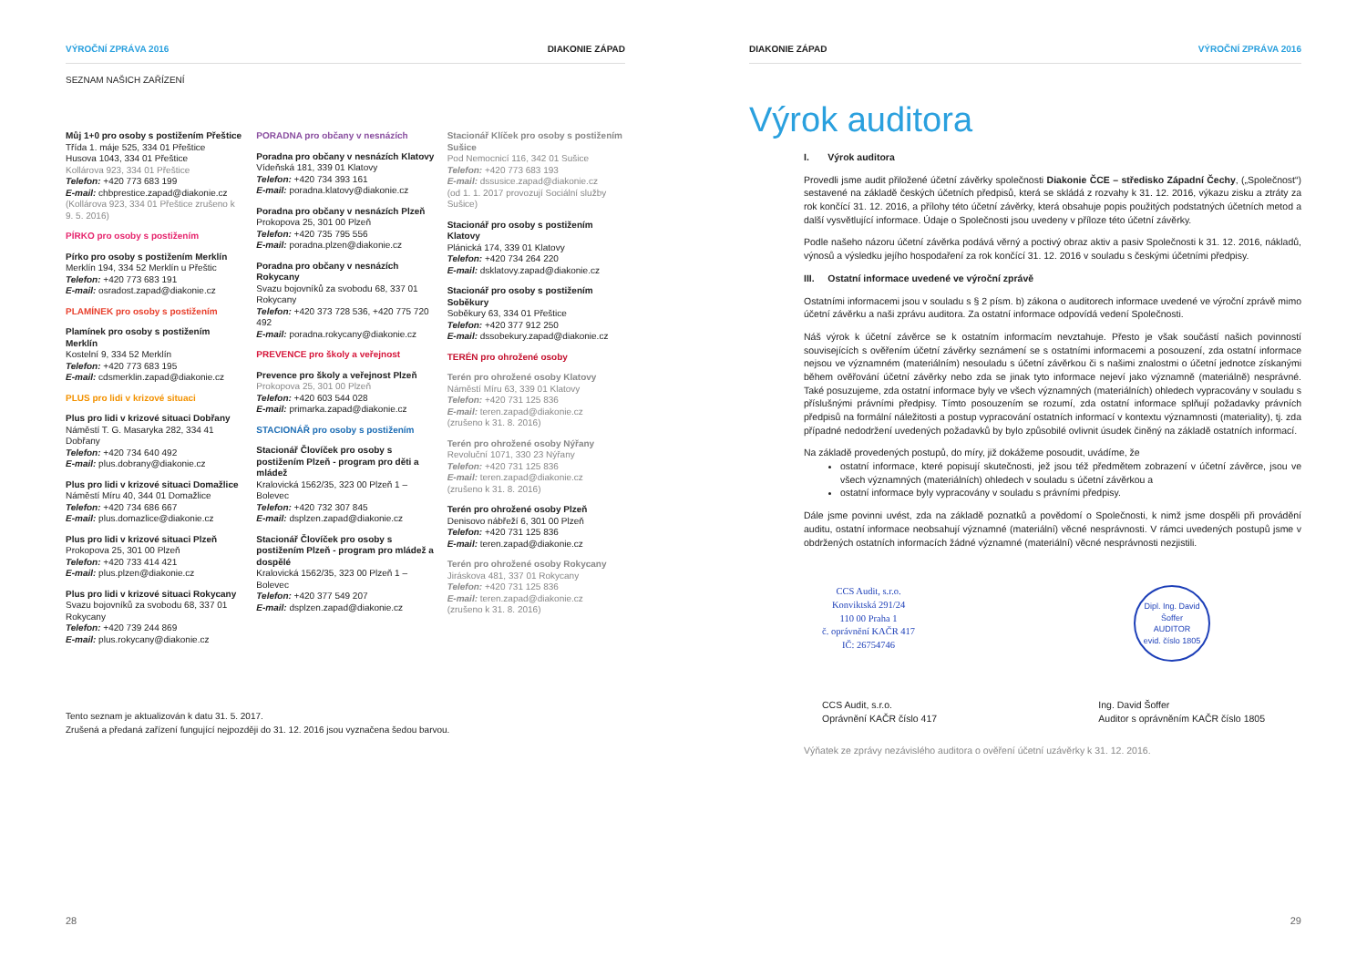VÝROČNÍ ZPRÁVA 2016 DIAKONIE ZÁPAD
SEZNAM NAŠICH ZAŘÍZENÍ
Můj 1+0 pro osoby s postižením Přeštice
Třída 1. máje 525, 334 01 Přeštice
Husova 1043, 334 01 Přeštice
Kollárova 923, 334 01 Přeštice
Telefon: +420 773 683 199
E-mail: chbprestice.zapad@diakonie.cz
(Kollárova 923, 334 01 Přeštice zrušeno k 9. 5. 2016)
PÍRKO pro osoby s postižením
Pírko pro osoby s postižením Merklín
Merklín 194, 334 52 Merklín u Přeštic
Telefon: +420 773 683 191
E-mail: osradost.zapad@diakonie.cz
PLAMÍNEK pro osoby s postižením
Plamínek pro osoby s postižením Merklín
Kostelní 9, 334 52 Merklín
Telefon: +420 773 683 195
E-mail: cdsmerklin.zapad@diakonie.cz
PLUS pro lidi v krizové situaci
Plus pro lidi v krizové situaci Dobřany
Náměstí T. G. Masaryka 282, 334 41 Dobřany
Telefon: +420 734 640 492
E-mail: plus.dobrany@diakonie.cz
Plus pro lidi v krizové situaci Domažlice
Náměstí Míru 40, 344 01 Domažlice
Telefon: +420 734 686 667
E-mail: plus.domazlice@diakonie.cz
Plus pro lidi v krizové situaci Plzeň
Prokopova 25, 301 00 Plzeň
Telefon: +420 733 414 421
E-mail: plus.plzen@diakonie.cz
Plus pro lidi v krizové situaci Rokycany
Svazu bojovníků za svobodu 68, 337 01 Rokycany
Telefon: +420 739 244 869
E-mail: plus.rokycany@diakonie.cz
PORADNA pro občany v nesnázích
Poradna pro občany v nesnázích Klatovy
Vídeňská 181, 339 01 Klatovy
Telefon: +420 734 393 161
E-mail: poradna.klatovy@diakonie.cz
Poradna pro občany v nesnázích Plzeň
Prokopova 25, 301 00 Plzeň
Telefon: +420 735 795 556
E-mail: poradna.plzen@diakonie.cz
Poradna pro občany v nesnázích Rokycany
Svazu bojovníků za svobodu 68, 337 01 Rokycany
Telefon: +420 373 728 536, +420 775 720 492
E-mail: poradna.rokycany@diakonie.cz
PREVENCE pro školy a veřejnost
Prevence pro školy a veřejnost Plzeň
Prokopova 25, 301 00 Plzeň
Telefon: +420 603 544 028
E-mail: primarka.zapad@diakonie.cz
STACIONÁŘ pro osoby s postižením
Stacionář Človíček pro osoby s postižením Plzeň - program pro děti a mládež
Kralovická 1562/35, 323 00 Plzeň 1 – Bolevec
Telefon: +420 732 307 845
E-mail: dsplzen.zapad@diakonie.cz
Stacionář Človíček pro osoby s postižením Plzeň - program pro mládež a dospělé
Kralovická 1562/35, 323 00 Plzeň 1 – Bolevec
Telefon: +420 377 549 207
E-mail: dsplzen.zapad@diakonie.cz
Stacionář Klíček pro osoby s postižením Sušice
Pod Nemocnicí 116, 342 01 Sušice
Telefon: +420 773 683 193
E-mail: dssusice.zapad@diakonie.cz
(od 1. 1. 2017 provozují Sociální služby Sušice)
Stacionář pro osoby s postižením Klatovy
Plánická 174, 339 01 Klatovy
Telefon: +420 734 264 220
E-mail: dsklatovy.zapad@diakonie.cz
Stacionář pro osoby s postižením Soběkury
Soběkury 63, 334 01 Přeštice
Telefon: +420 377 912 250
E-mail: dssobekury.zapad@diakonie.cz
TERÉN pro ohrožené osoby
Terén pro ohrožené osoby Klatovy
Náměstí Míru 63, 339 01 Klatovy
Telefon: +420 731 125 836
E-mail: teren.zapad@diakonie.cz
(zrušeno k 31. 8. 2016)
Terén pro ohrožené osoby Nýřany
Revoluční 1071, 330 23 Nýřany
Telefon: +420 731 125 836
E-mail: teren.zapad@diakonie.cz
(zrušeno k 31. 8. 2016)
Terén pro ohrožené osoby Plzeň
Denisovo nábřeží 6, 301 00 Plzeň
Telefon: +420 731 125 836
E-mail: teren.zapad@diakonie.cz
Terén pro ohrožené osoby Rokycany
Jiráskova 481, 337 01 Rokycany
Telefon: +420 731 125 836
E-mail: teren.zapad@diakonie.cz
(zrušeno k 31. 8. 2016)
Tento seznam je aktualizován k datu 31. 5. 2017.
Zrušená a předaná zařízení fungující nejpozději do 31. 12. 2016 jsou vyznačena šedou barvou.
28
DIAKONIE ZÁPAD VÝROČNÍ ZPRÁVA 2016
Výrok auditora
I. Výrok auditora
Provedli jsme audit přiložené účetní závěrky společnosti Diakonie ČCE – středisko Západní Čechy, („Společnost“) sestavené na základě českých účetních předpisů, která se skládá z rozvahy k 31. 12. 2016, výkazu zisku a ztráty za rok končící 31. 12. 2016, a přílohy této účetní závěrky, která obsahuje popis použitých podstatných účetních metod a další vysvětlující informace. Údaje o Společnosti jsou uvedeny v příloze této účetní závěrky.
Podle našeho názoru účetní závěrka podává věrný a poctivý obraz aktiv a pasiv Společnosti k 31. 12. 2016, nákladů, výnosů a výsledku jejího hospodaření za rok končící 31. 12. 2016 v souladu s českými účetními předpisy.
III. Ostatní informace uvedené ve výroční zprávě
Ostatními informacemi jsou v souladu s § 2 písm. b) zákona o auditorech informace uvedené ve výroční zprávě mimo účetní závěrku a naši zprávu auditora. Za ostatní informace odpovídá vedení Společnosti.
Náš výrok k účetní závěrce se k ostatním informacím nevztahuje. Přesto je však součástí našich povinností souvisejících s ověřením účetní závěrky seznámení se s ostatními informacemi a posouzení, zda ostatní informace nejsou ve významném (materiálním) nesouladu s účetní závěrkou či s našimi znalostmi o účetní jednotce získanými během ověřování účetní závěrky nebo zda se jinak tyto informace nejeví jako významně (materiálně) nesprávné. Také posuzujeme, zda ostatní informace byly ve všech významných (materiálních) ohledech vypracovány v souladu s příslušnými právními předpisy. Tímto posouzením se rozumí, zda ostatní informace splňují požadavky právních předpisů na formální náležitosti a postup vypracování ostatních informací v kontextu významnosti (materiality), tj. zda případné nedodržení uvedených požadavků by bylo způsobilé ovlivnit úsudek činěný na základě ostatních informací.
Na základě provedených postupů, do míry, již dokážeme posoudit, uvádíme, že
ostatní informace, které popisují skutečnosti, jež jsou též předmětem zobrazení v účetní závěrce, jsou ve všech významných (materiálních) ohledech v souladu s účetní závěrkou a
ostatní informace byly vypracovány v souladu s právními předpisy.
Dále jsme povinni uvést, zda na základě poznatků a povědomí o Společnosti, k nimž jsme dospěli při provádění auditu, ostatní informace neobsahují významné (materiální) věcné nesprávnosti. V rámci uvedených postupů jsme v obdržených ostatních informacích žádné významné (materiální) věcné nesprávnosti nezjistili.
CCS Audit, s.r.o.
Konviktská 291/24
110 00 Praha 1
č. oprávnění KAČR 417
IČ: 26754746
Dipl. Ing. David Šoffer
AUDITOR
evid. číslo 1805
CCS Audit, s.r.o.
Oprávnění KAČR číslo 417
Ing. David Šoffer
Auditor s oprávněním KAČR číslo 1805
Výňatek ze zprávy nezávislého auditora o ověření účetní uzávěrky k 31. 12. 2016.
29